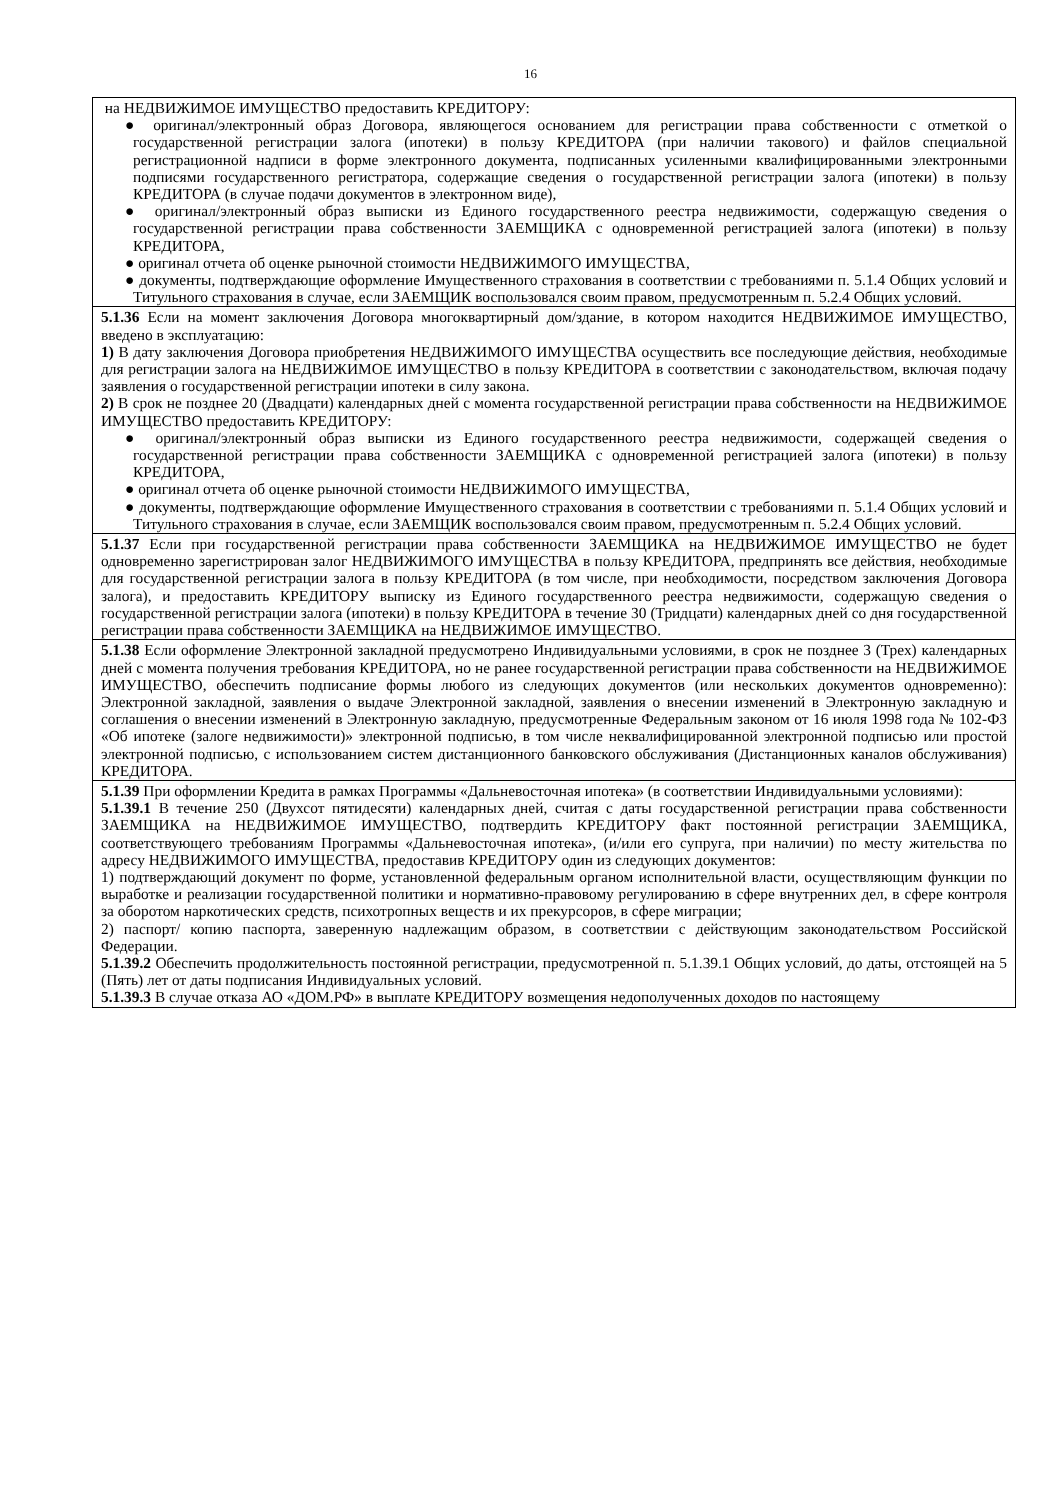16
| на НЕДВИЖИМОЕ ИМУЩЕСТВО предоставить КРЕДИТОРУ: ● оригинал/электронный образ Договора, являющегося основанием для регистрации права собственности с отметкой о государственной регистрации залога (ипотеки) в пользу КРЕДИТОРА (при наличии такового) и файлов специальной регистрационной надписи в форме электронного документа, подписанных усиленными квалифицированными электронными подписями государственного регистратора, содержащие сведения о государственной регистрации залога (ипотеки) в пользу КРЕДИТОРА (в случае подачи документов в электронном виде), ● оригинал/электронный образ выписки из Единого государственного реестра недвижимости, содержащую сведения о государственной регистрации права собственности ЗАЕМЩИКА с одновременной регистрацией залога (ипотеки) в пользу КРЕДИТОРА, ● оригинал отчета об оценке рыночной стоимости НЕДВИЖИМОГО ИМУЩЕСТВА, ● документы, подтверждающие оформление Имущественного страхования в соответствии с требованиями п. 5.1.4 Общих условий и Титульного страхования в случае, если ЗАЕМЩИК воспользовался своим правом, предусмотренным п. 5.2.4 Общих условий. |
| 5.1.36 Если на момент заключения Договора многоквартирный дом/здание, в котором находится НЕДВИЖИМОЕ ИМУЩЕСТВО, введено в эксплуатацию: 1) В дату заключения Договора приобретения НЕДВИЖИМОГО ИМУЩЕСТВА осуществить все последующие действия, необходимые для регистрации залога на НЕДВИЖИМОЕ ИМУЩЕСТВО в пользу КРЕДИТОРА в соответствии с законодательством, включая подачу заявления о государственной регистрации ипотеки в силу закона. 2) В срок не позднее 20 (Двадцати) календарных дней с момента государственной регистрации права собственности на НЕДВИЖИМОЕ ИМУЩЕСТВО предоставить КРЕДИТОРУ: ● оригинал/электронный образ выписки из Единого государственного реестра недвижимости, содержащей сведения о государственной регистрации права собственности ЗАЕМЩИКА с одновременной регистрацией залога (ипотеки) в пользу КРЕДИТОРА, ● оригинал отчета об оценке рыночной стоимости НЕДВИЖИМОГО ИМУЩЕСТВА, ● документы, подтверждающие оформление Имущественного страхования в соответствии с требованиями п. 5.1.4 Общих условий и Титульного страхования в случае, если ЗАЕМЩИК воспользовался своим правом, предусмотренным п. 5.2.4 Общих условий. |
| 5.1.37 Если при государственной регистрации права собственности ЗАЕМЩИКА на НЕДВИЖИМОЕ ИМУЩЕСТВО не будет одновременно зарегистрирован залог НЕДВИЖИМОГО ИМУЩЕСТВА в пользу КРЕДИТОРА, предпринять все действия, необходимые для государственной регистрации залога в пользу КРЕДИТОРА (в том числе, при необходимости, посредством заключения Договора залога), и предоставить КРЕДИТОРУ выписку из Единого государственного реестра недвижимости, содержащую сведения о государственной регистрации залога (ипотеки) в пользу КРЕДИТОРА в течение 30 (Тридцати) календарных дней со дня государственной регистрации права собственности ЗАЕМЩИКА на НЕДВИЖИМОЕ ИМУЩЕСТВО. |
| 5.1.38 Если оформление Электронной закладной предусмотрено Индивидуальными условиями, в срок не позднее 3 (Трех) календарных дней с момента получения требования КРЕДИТОРА, но не ранее государственной регистрации права собственности на НЕДВИЖИМОЕ ИМУЩЕСТВО, обеспечить подписание формы любого из следующих документов (или нескольких документов одновременно): Электронной закладной, заявления о выдаче Электронной закладной, заявления о внесении изменений в Электронную закладную и соглашения о внесении изменений в Электронную закладную, предусмотренные Федеральным законом от 16 июля 1998 года № 102-ФЗ «Об ипотеке (залоге недвижимости)» электронной подписью, в том числе неквалифицированной электронной подписью или простой электронной подписью, с использованием систем дистанционного банковского обслуживания (Дистанционных каналов обслуживания) КРЕДИТОРА. |
| 5.1.39 При оформлении Кредита в рамках Программы «Дальневосточная ипотека» (в соответствии Индивидуальными условиями): 5.1.39.1 В течение 250 (Двухсот пятидесяти) календарных дней, считая с даты государственной регистрации права собственности ЗАЕМЩИКА на НЕДВИЖИМОЕ ИМУЩЕСТВО, подтвердить КРЕДИТОРУ факт постоянной регистрации ЗАЕМЩИКА, соответствующего требованиям Программы «Дальневосточная ипотека», (и/или его супруга, при наличии) по месту жительства по адресу НЕДВИЖИМОГО ИМУЩЕСТВА, предоставив КРЕДИТОРУ один из следующих документов: 1) подтверждающий документ по форме, установленной федеральным органом исполнительной власти, осуществляющим функции по выработке и реализации государственной политики и нормативно-правовому регулированию в сфере внутренних дел, в сфере контроля за оборотом наркотических средств, психотропных веществ и их прекурсоров, в сфере миграции; 2) паспорт/ копию паспорта, заверенную надлежащим образом, в соответствии с действующим законодательством Российской Федерации. 5.1.39.2 Обеспечить продолжительность постоянной регистрации, предусмотренной п. 5.1.39.1 Общих условий, до даты, отстоящей на 5 (Пять) лет от даты подписания Индивидуальных условий. 5.1.39.3 В случае отказа АО «ДОМ.РФ» в выплате КРЕДИТОРУ возмещения недополученных доходов по настоящему |